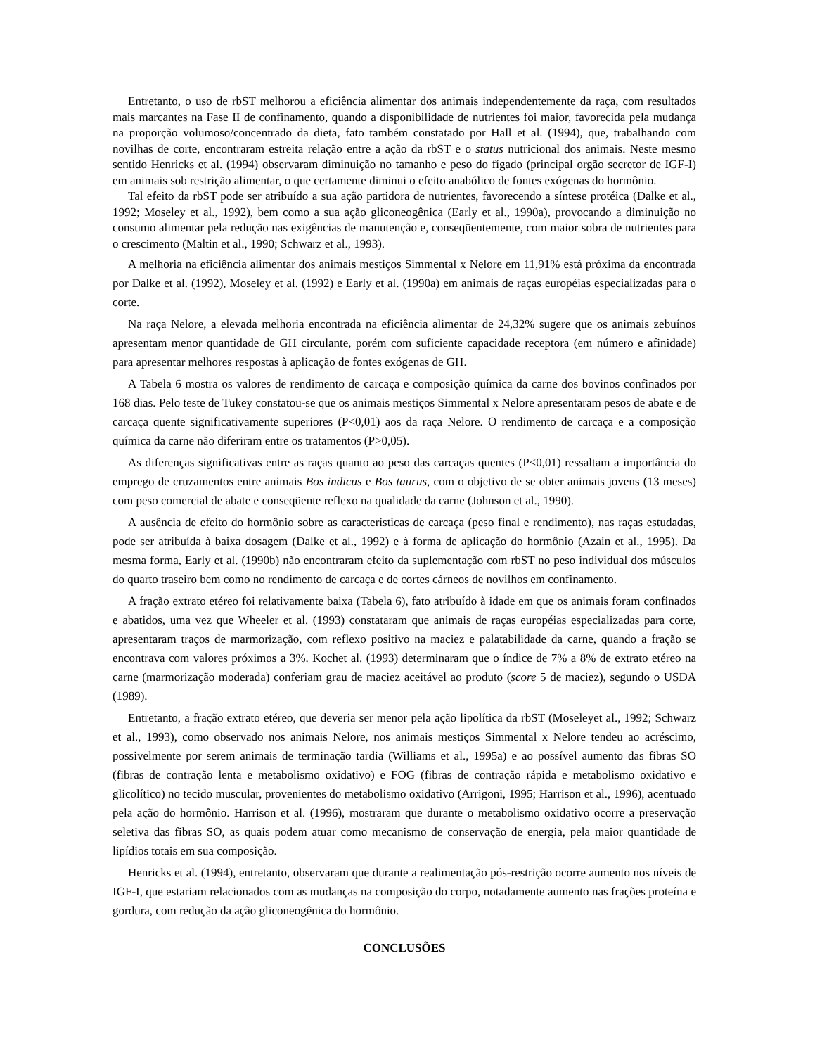Entretanto, o uso de rbST melhorou a eficiência alimentar dos animais independentemente da raça, com resultados mais marcantes na Fase II de confinamento, quando a disponibilidade de nutrientes foi maior, favorecida pela mudança na proporção volumoso/concentrado da dieta, fato também constatado por Hall et al. (1994), que, trabalhando com novilhas de corte, encontraram estreita relação entre a ação da rbST e o status nutricional dos animais. Neste mesmo sentido Henricks et al. (1994) observaram diminuição no tamanho e peso do fígado (principal orgão secretor de IGF-I) em animais sob restrição alimentar, o que certamente diminui o efeito anabólico de fontes exógenas do hormônio.
Tal efeito da rbST pode ser atribuído a sua ação partidora de nutrientes, favorecendo a síntese protéica (Dalke et al., 1992; Moseley et al., 1992), bem como a sua ação gliconeogênica (Early et al., 1990a), provocando a diminuição no consumo alimentar pela redução nas exigências de manutenção e, conseqüentemente, com maior sobra de nutrientes para o crescimento (Maltin et al., 1990; Schwarz et al., 1993).
A melhoria na eficiência alimentar dos animais mestiços Simmental x Nelore em 11,91% está próxima da encontrada por Dalke et al. (1992), Moseley et al. (1992) e Early et al. (1990a) em animais de raças européias especializadas para o corte.
Na raça Nelore, a elevada melhoria encontrada na eficiência alimentar de 24,32% sugere que os animais zebuínos apresentam menor quantidade de GH circulante, porém com suficiente capacidade receptora (em número e afinidade) para apresentar melhores respostas à aplicação de fontes exógenas de GH.
A Tabela 6 mostra os valores de rendimento de carcaça e composição química da carne dos bovinos confinados por 168 dias. Pelo teste de Tukey constatou-se que os animais mestiços Simmental x Nelore apresentaram pesos de abate e de carcaça quente significativamente superiores (P<0,01) aos da raça Nelore. O rendimento de carcaça e a composição química da carne não diferiram entre os tratamentos (P>0,05).
As diferenças significativas entre as raças quanto ao peso das carcaças quentes (P<0,01) ressaltam a importância do emprego de cruzamentos entre animais Bos indicus e Bos taurus, com o objetivo de se obter animais jovens (13 meses) com peso comercial de abate e conseqüente reflexo na qualidade da carne (Johnson et al., 1990).
A ausência de efeito do hormônio sobre as características de carcaça (peso final e rendimento), nas raças estudadas, pode ser atribuída à baixa dosagem (Dalke et al., 1992) e à forma de aplicação do hormônio (Azain et al., 1995). Da mesma forma, Early et al. (1990b) não encontraram efeito da suplementação com rbST no peso individual dos músculos do quarto traseiro bem como no rendimento de carcaça e de cortes cárneos de novilhos em confinamento.
A fração extrato etéreo foi relativamente baixa (Tabela 6), fato atribuído à idade em que os animais foram confinados e abatidos, uma vez que Wheeler et al. (1993) constataram que animais de raças européias especializadas para corte, apresentaram traços de marmorização, com reflexo positivo na maciez e palatabilidade da carne, quando a fração se encontrava com valores próximos a 3%. Kochet al. (1993) determinaram que o índice de 7% a 8% de extrato etéreo na carne (marmorização moderada) conferiam grau de maciez aceitável ao produto (score 5 de maciez), segundo o USDA (1989).
Entretanto, a fração extrato etéreo, que deveria ser menor pela ação lipolítica da rbST (Moseleyet al., 1992; Schwarz et al., 1993), como observado nos animais Nelore, nos animais mestiços Simmental x Nelore tendeu ao acréscimo, possivelmente por serem animais de terminação tardia (Williams et al., 1995a) e ao possível aumento das fibras SO (fibras de contração lenta e metabolismo oxidativo) e FOG (fibras de contração rápida e metabolismo oxidativo e glicolítico) no tecido muscular, provenientes do metabolismo oxidativo (Arrigoni, 1995; Harrison et al., 1996), acentuado pela ação do hormônio. Harrison et al. (1996), mostraram que durante o metabolismo oxidativo ocorre a preservação seletiva das fibras SO, as quais podem atuar como mecanismo de conservação de energia, pela maior quantidade de lipídios totais em sua composição.
Henricks et al. (1994), entretanto, observaram que durante a realimentação pós-restrição ocorre aumento nos níveis de IGF-I, que estariam relacionados com as mudanças na composição do corpo, notadamente aumento nas frações proteína e gordura, com redução da ação gliconeogênica do hormônio.
CONCLUSÕES